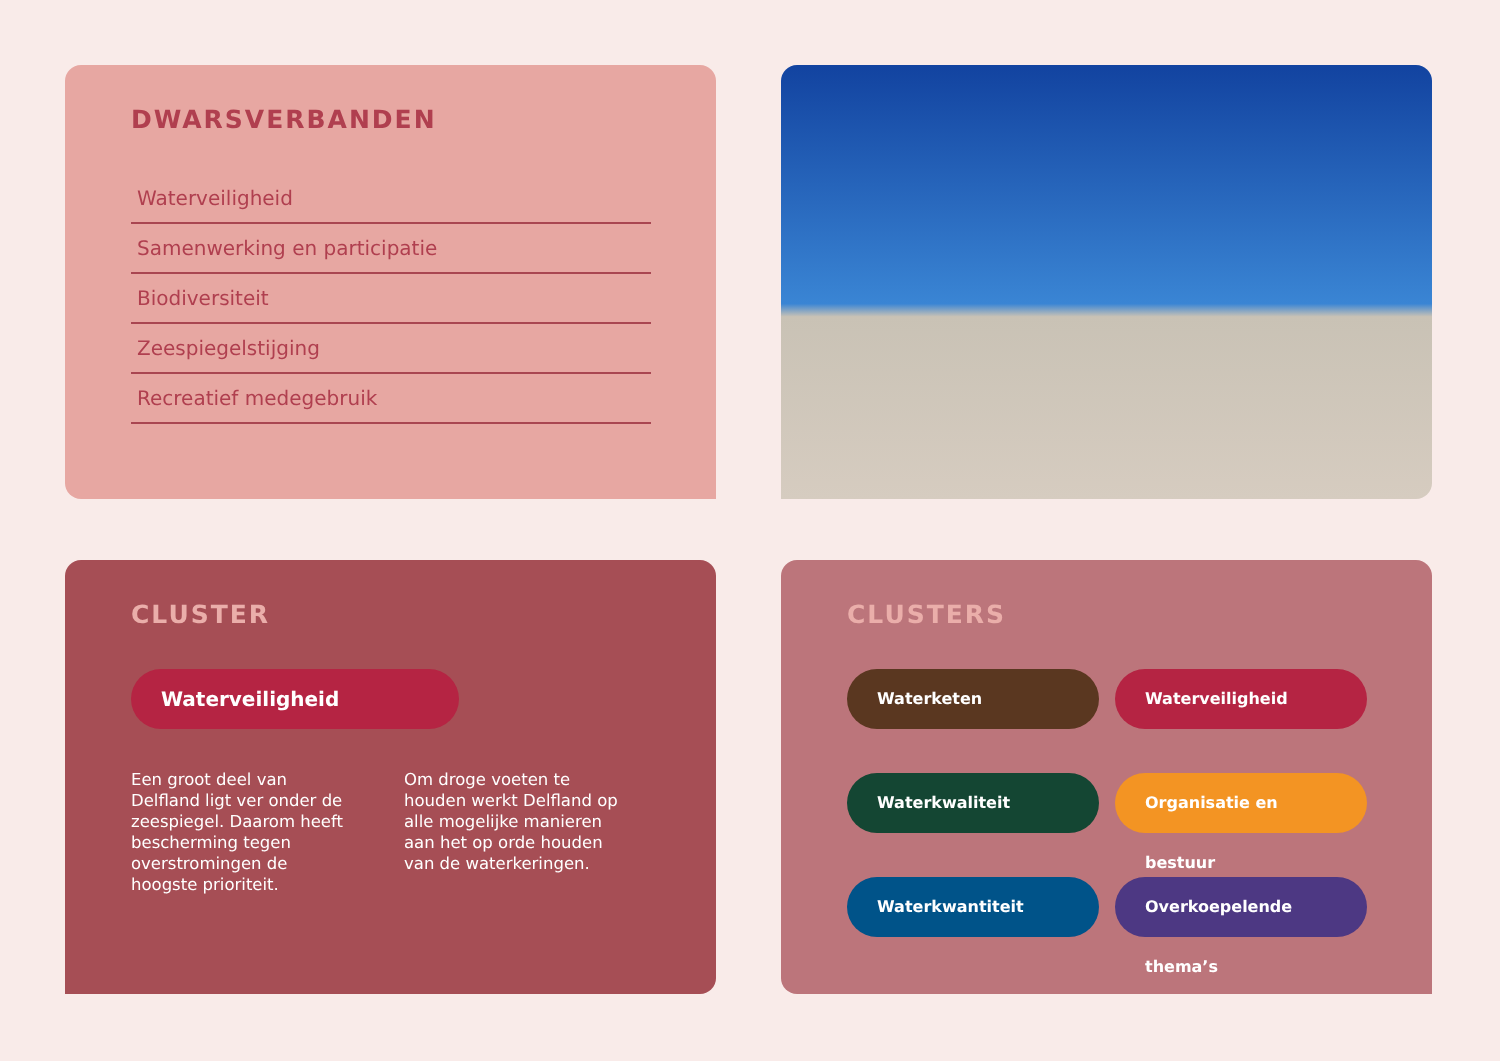DWARSVERBANDEN
Waterveiligheid
Samenwerking en participatie
Biodiversiteit
Zeespiegelstijging
Recreatief medegebruik
CLUSTER
Waterveiligheid
Een groot deel van Delfland ligt ver onder de zeespiegel. Daarom heeft bescherming tegen overstromingen de hoogste prioriteit.
Om droge voeten te houden werkt Delfland op alle mogelijke manieren aan het op orde houden van de waterkeringen.
CLUSTERS
Waterketen
Waterveiligheid
Waterkwaliteit
Organisatie en bestuur
Waterkwantiteit
Overkoepelende thema’s